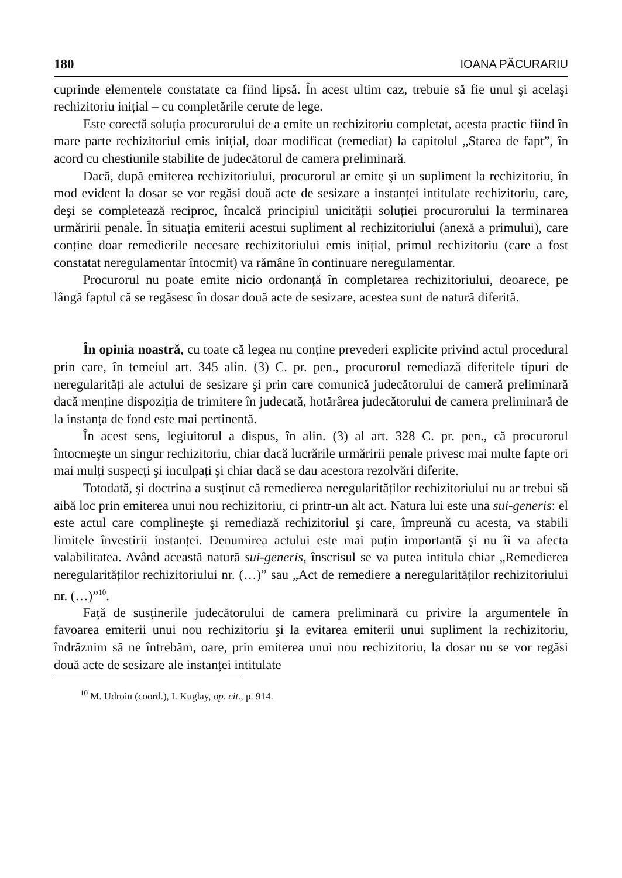180 IOANA PĂCURARIU
cuprinde elementele constatate ca fiind lipsă. În acest ultim caz, trebuie să fie unul şi acelaşi rechizitoriu inițial – cu completările cerute de lege.
Este corectă soluția procurorului de a emite un rechizitoriu completat, acesta practic fiind în mare parte rechizitoriul emis inițial, doar modificat (remediat) la capitolul „Starea de fapt”, în acord cu chestiunile stabilite de judecătorul de camera preliminară.
Dacă, după emiterea rechizitoriului, procurorul ar emite şi un supliment la rechizitoriu, în mod evident la dosar se vor regăsi două acte de sesizare a instanței intitulate rechizitoriu, care, deşi se completează reciproc, încalcă principiul unicității soluției procurorului la terminarea urmăririi penale. În situația emiterii acestui supliment al rechizitoriului (anexă a primului), care conține doar remedierile necesare rechizitoriului emis inițial, primul rechizitoriu (care a fost constatat neregulamentar întocmit) va rămâne în continuare neregulamentar.
Procurorul nu poate emite nicio ordonanță în completarea rechizitoriului, deoarece, pe lângă faptul că se regăsesc în dosar două acte de sesizare, acestea sunt de natură diferită.
În opinia noastră, cu toate că legea nu conține prevederi explicite privind actul procedural prin care, în temeiul art. 345 alin. (3) C. pr. pen., procurorul remediază diferitele tipuri de neregularități ale actului de sesizare şi prin care comunică judecătorului de cameră preliminară dacă menține dispoziția de trimitere în judecată, hotărârea judecătorului de camera preliminară de la instanța de fond este mai pertinentă.
În acest sens, legiuitorul a dispus, în alin. (3) al art. 328 C. pr. pen., că procurorul întocmeşte un singur rechizitoriu, chiar dacă lucrările urmăririi penale privesc mai multe fapte ori mai mulți suspecți şi inculpați şi chiar dacă se dau acestora rezolvări diferite.
Totodată, şi doctrina a susținut că remedierea neregularităților rechizitoriului nu ar trebui să aibă loc prin emiterea unui nou rechizitoriu, ci printr-un alt act. Natura lui este una sui-generis: el este actul care complineşte şi remediază rechizitoriul şi care, împreună cu acesta, va stabili limitele învestirii instanței. Denumirea actului este mai puțin importantă şi nu îi va afecta valabilitatea. Având această natură sui-generis, înscrisul se va putea intitula chiar „Remedierea neregularităților rechizitoriului nr. (…)” sau „Act de remediere a neregularităților rechizitoriului nr. (…)”<sup>10</sup>.
Față de susținerile judecătorului de camera preliminară cu privire la argumentele în favoarea emiterii unui nou rechizitoriu şi la evitarea emiterii unui supliment la rechizitoriu, îndrăznim să ne întrebăm, oare, prin emiterea unui nou rechizitoriu, la dosar nu se vor regăsi două acte de sesizare ale instanței intitulate
<sup>10</sup> M. Udroiu (coord.), I. Kuglay, op. cit., p. 914.